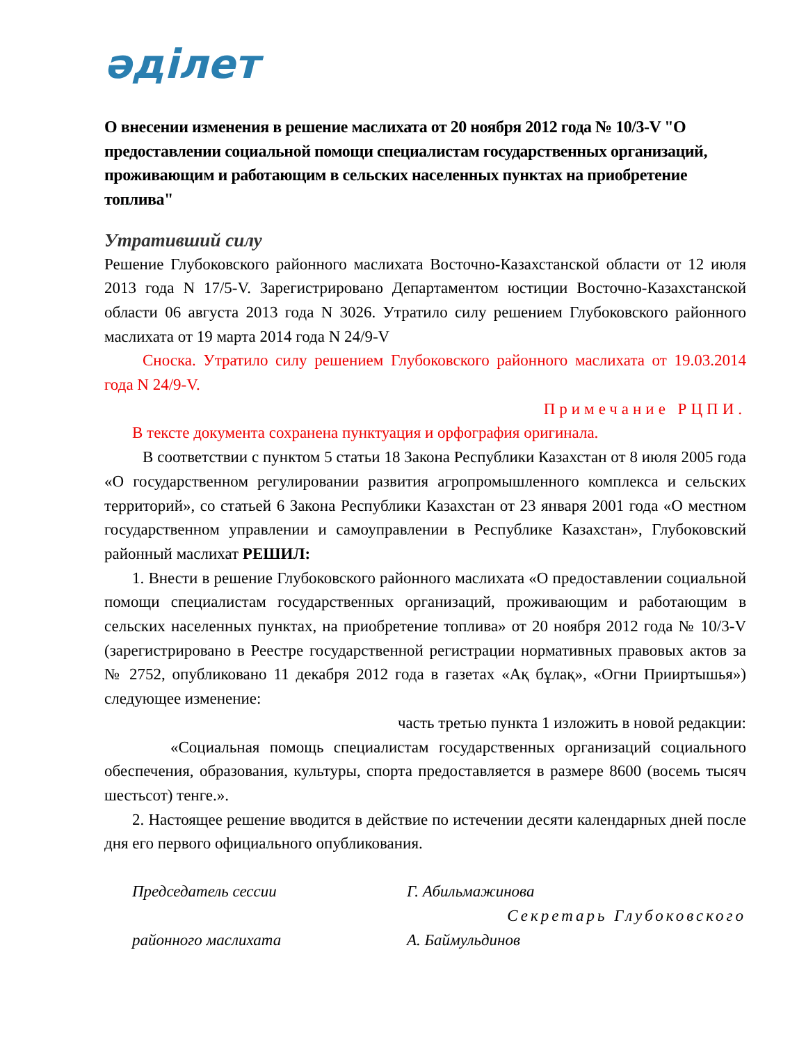әділет
О внесении изменения в решение маслихата от 20 ноября 2012 года № 10/3-V "О предоставлении социальной помощи специалистам государственных организаций, проживающим и работающим в сельских населенных пунктах на приобретение топлива"
Утративший силу
Решение Глубоковского районного маслихата Восточно-Казахстанской области от 12 июля 2013 года N 17/5-V. Зарегистрировано Департаментом юстиции Восточно-Казахстанской области 06 августа 2013 года N 3026. Утратило силу решением Глубоковского районного маслихата от 19 марта 2014 года N 24/9-V
Сноска. Утратило силу решением Глубоковского районного маслихата от 19.03.2014 года N 24/9-V.
Примечание РЦПИ.
В тексте документа сохранена пунктуация и орфография оригинала.
В соответствии с пунктом 5 статьи 18 Закона Республики Казахстан от 8 июля 2005 года «О государственном регулировании развития агропромышленного комплекса и сельских территорий», со статьей 6 Закона Республики Казахстан от 23 января 2001 года «О местном государственном управлении и самоуправлении в Республике Казахстан», Глубоковский районный маслихат РЕШИЛ:
1. Внести в решение Глубоковского районного маслихата «О предоставлении социальной помощи специалистам государственных организаций, проживающим и работающим в сельских населенных пунктах, на приобретение топлива» от 20 ноября 2012 года № 10/3-V (зарегистрировано в Реестре государственной регистрации нормативных правовых актов за № 2752, опубликовано 11 декабря 2012 года в газетах «Ақ бұлақ», «Огни Прииртышья») следующее изменение:
часть третью пункта 1 изложить в новой редакции:
«Социальная помощь специалистам государственных организаций социального обеспечения, образования, культуры, спорта предоставляется в размере 8600 (восемь тысяч шестьсот) тенге.».
2. Настоящее решение вводится в действие по истечении десяти календарных дней после дня его первого официального опубликования.
Председатель сессии Г. Абильмажинова
Секретарь Глубоковского
районного маслихата А. Баймульдинов